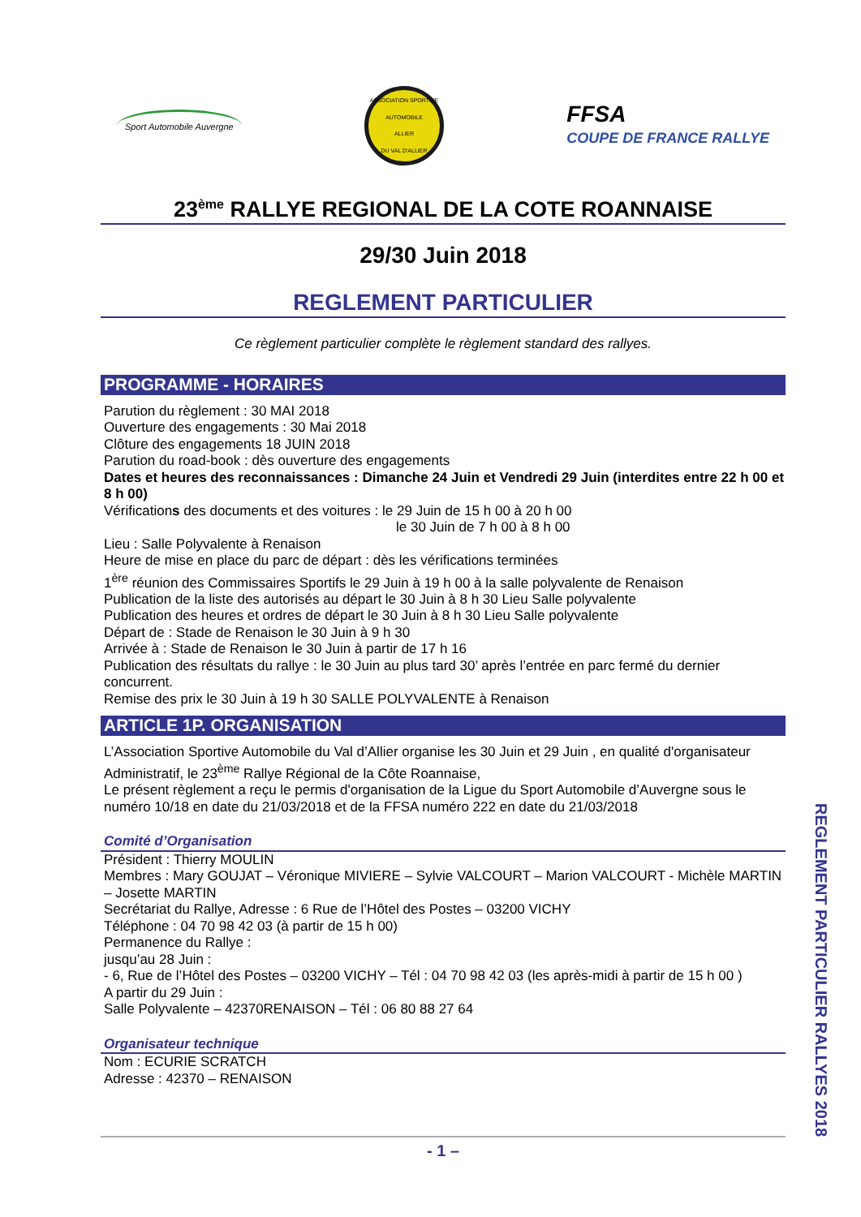Sport Automobile Auvergne
ASSOCIATION SPORTIVE AUTOMOBILE
ALLIER
DU VAL D'ALLIER
FFSA
COUPE DE FRANCE RALLYE
23<sup>ème</sup> RALLYE REGIONAL DE LA COTE ROANNAISE
29/30 Juin 2018
REGLEMENT PARTICULIER
Ce règlement particulier complète le règlement standard des rallyes.
PROGRAMME - HORAIRES
Parution du règlement : 30 MAI 2018
Ouverture des engagements : 30 Mai 2018
Clôture des engagements 18 JUIN 2018
Parution du road-book : dès ouverture des engagements
Dates et heures des reconnaissances : Dimanche 24 Juin et Vendredi 29 Juin (interdites entre 22 h 00 et 8 h 00)
Vérifications des documents et des voitures : le 29 Juin de 15 h 00 à 20 h 00
le 30 Juin de 7 h 00 à 8 h 00
Lieu : Salle Polyvalente à Renaison
Heure de mise en place du parc de départ : dès les vérifications terminées
1<sup>ère</sup> réunion des Commissaires Sportifs le 29 Juin à 19 h 00 à la salle polyvalente de Renaison
Publication de la liste des autorisés au départ le 30 Juin à 8 h 30 Lieu Salle polyvalente
Publication des heures et ordres de départ le 30 Juin à 8 h 30 Lieu Salle polyvalente
Départ de : Stade de Renaison le 30 Juin à 9 h 30
Arrivée à : Stade de Renaison le 30 Juin à partir de 17 h 16
Publication des résultats du rallye : le 30 Juin au plus tard 30’ après l’entrée en parc fermé du dernier concurrent.
Remise des prix le 30 Juin à 19 h 30 SALLE POLYVALENTE à Renaison
ARTICLE 1P. ORGANISATION
L’Association Sportive Automobile du Val d’Allier organise les 30 Juin et 29 Juin , en qualité d'organisateur Administratif, le 23<sup>ème</sup> Rallye Régional de la Côte Roannaise,
Le présent règlement a reçu le permis d'organisation de la Ligue du Sport Automobile d’Auvergne sous le numéro 10/18 en date du 21/03/2018 et de la FFSA numéro 222 en date du 21/03/2018
Comité d’Organisation
Président : Thierry MOULIN
Membres : Mary GOUJAT – Véronique MIVIERE – Sylvie VALCOURT – Marion VALCOURT - Michèle MARTIN – Josette MARTIN
Secrétariat du Rallye, Adresse : 6 Rue de l’Hôtel des Postes – 03200 VICHY
Téléphone : 04 70 98 42 03 (à partir de 15 h 00)
Permanence du Rallye :
jusqu’au 28 Juin :
- 6, Rue de l’Hôtel des Postes – 03200 VICHY – Tél : 04 70 98 42 03 (les après-midi à partir de 15 h 00 )
A partir du 29 Juin :
Salle Polyvalente – 42370RENAISON – Tél : 06 80 88 27 64
Organisateur technique
Nom : ECURIE SCRATCH
Adresse : 42370 – RENAISON
- 1 –
REGLEMENT PARTICULIER RALLYES 2018